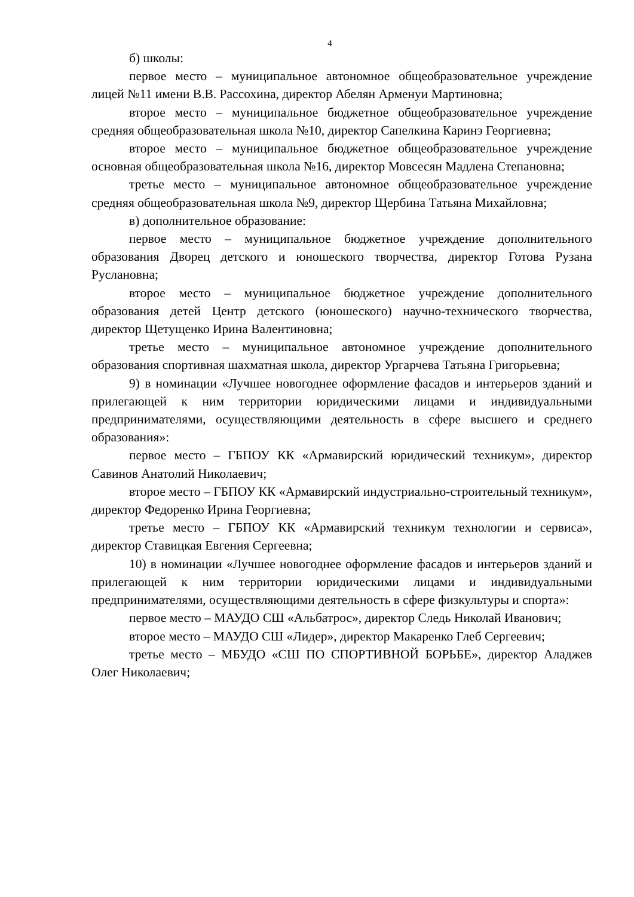4
б) школы:
первое место – муниципальное автономное общеобразовательное учреждение лицей №11 имени В.В. Рассохина, директор Абелян Арменуи Мартиновна;
второе место – муниципальное бюджетное общеобразовательное учреждение средняя общеобразовательная школа №10, директор Сапелкина Каринэ Георгиевна;
второе место – муниципальное бюджетное общеобразовательное учреждение основная общеобразовательная школа №16, директор Мовсесян Мадлена Степановна;
третье место – муниципальное автономное общеобразовательное учреждение средняя общеобразовательная школа №9, директор Щербина Татьяна Михайловна;
в) дополнительное образование:
первое место – муниципальное бюджетное учреждение дополнительного образования Дворец детского и юношеского творчества, директор Готова Рузана Руслановна;
второе место – муниципальное бюджетное учреждение дополнительного образования детей Центр детского (юношеского) научно-технического творчества, директор Щетущенко Ирина Валентиновна;
третье место – муниципальное автономное учреждение дополнительного образования спортивная шахматная школа, директор Ургарчева Татьяна Григорьевна;
9) в номинации «Лучшее новогоднее оформление фасадов и интерьеров зданий и прилегающей к ним территории юридическими лицами и индивидуальными предпринимателями, осуществляющими деятельность в сфере высшего и среднего образования»:
первое место – ГБПОУ КК «Армавирский юридический техникум», директор Савинов Анатолий Николаевич;
второе место – ГБПОУ КК «Армавирский индустриально-строительный техникум», директор Федоренко Ирина Георгиевна;
третье место – ГБПОУ КК «Армавирский техникум технологии и сервиса», директор Ставицкая Евгения Сергеевна;
10) в номинации «Лучшее новогоднее оформление фасадов и интерьеров зданий и прилегающей к ним территории юридическими лицами и индивидуальными предпринимателями, осуществляющими деятельность в сфере физкультуры и спорта»:
первое место – МАУДО СШ «Альбатрос», директор Следь Николай Иванович;
второе место – МАУДО СШ «Лидер», директор Макаренко Глеб Сергеевич;
третье место – МБУДО «СШ ПО СПОРТИВНОЙ БОРЬБЕ», директор Аладжев Олег Николаевич;